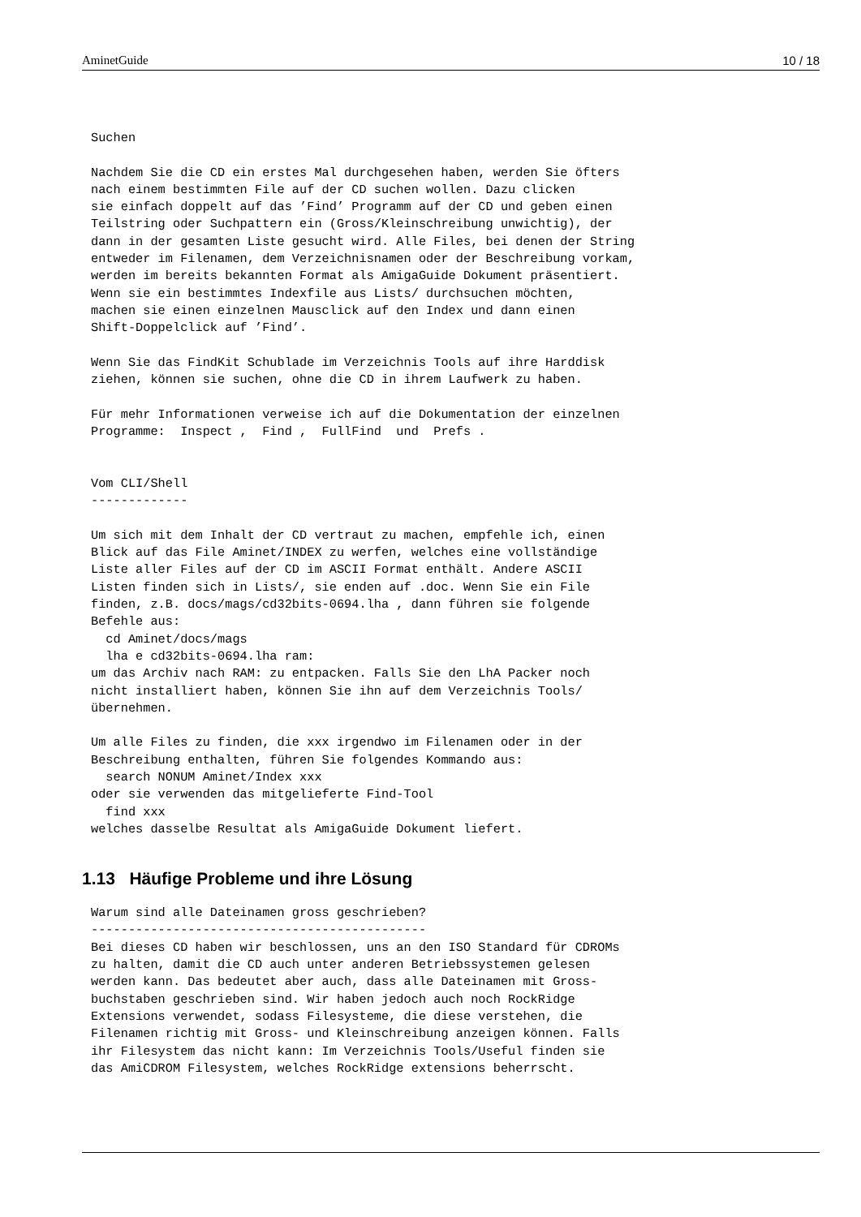AminetGuide 10 / 18
Suchen

Nachdem Sie die CD ein erstes Mal durchgesehen haben, werden Sie öfters
nach einem bestimmten File auf der CD suchen wollen. Dazu clicken
sie einfach doppelt auf das ’Find’ Programm auf der CD und geben einen
Teilstring oder Suchpattern ein (Gross/Kleinschreibung unwichtig), der
dann in der gesamten Liste gesucht wird. Alle Files, bei denen der String
entweder im Filenamen, dem Verzeichnisnamen oder der Beschreibung vorkam,
werden im bereits bekannten Format als AmigaGuide Dokument präsentiert.
Wenn sie ein bestimmtes Indexfile aus Lists/ durchsuchen möchten,
machen sie einen einzelnen Mausclick auf den Index und dann einen
Shift-Doppelclick auf ’Find’.

Wenn Sie das FindKit Schublade im Verzeichnis Tools auf ihre Harddisk
ziehen, können sie suchen, ohne die CD in ihrem Laufwerk zu haben.

Für mehr Informationen verweise ich auf die Dokumentation der einzelnen
Programme:  Inspect ,  Find ,  FullFind  und  Prefs .


Vom CLI/Shell
-------------

Um sich mit dem Inhalt der CD vertraut zu machen, empfehle ich, einen
Blick auf das File Aminet/INDEX zu werfen, welches eine vollständige
Liste aller Files auf der CD im ASCII Format enthält. Andere ASCII
Listen finden sich in Lists/, sie enden auf .doc. Wenn Sie ein File
finden, z.B. docs/mags/cd32bits-0694.lha , dann führen sie folgende
Befehle aus:
  cd Aminet/docs/mags
  lha e cd32bits-0694.lha ram:
um das Archiv nach RAM: zu entpacken. Falls Sie den LhA Packer noch
nicht installiert haben, können Sie ihn auf dem Verzeichnis Tools/
übernehmen.

Um alle Files zu finden, die xxx irgendwo im Filenamen oder in der
Beschreibung enthalten, führen Sie folgendes Kommando aus:
  search NONUM Aminet/Index xxx
oder sie verwenden das mitgelieferte Find-Tool
  find xxx
welches dasselbe Resultat als AmigaGuide Dokument liefert.
1.13 Häufige Probleme und ihre Lösung
Warum sind alle Dateinamen gross geschrieben?
---------------------------------------------
Bei dieses CD haben wir beschlossen, uns an den ISO Standard für CDROMs
zu halten, damit die CD auch unter anderen Betriebssystemen gelesen
werden kann. Das bedeutet aber auch, dass alle Dateinamen mit Gross-
buchstaben geschrieben sind. Wir haben jedoch auch noch RockRidge
Extensions verwendet, sodass Filesysteme, die diese verstehen, die
Filenamen richtig mit Gross- und Kleinschreibung anzeigen können. Falls
ihr Filesystem das nicht kann: Im Verzeichnis Tools/Useful finden sie
das AmiCDROM Filesystem, welches RockRidge extensions beherrscht.